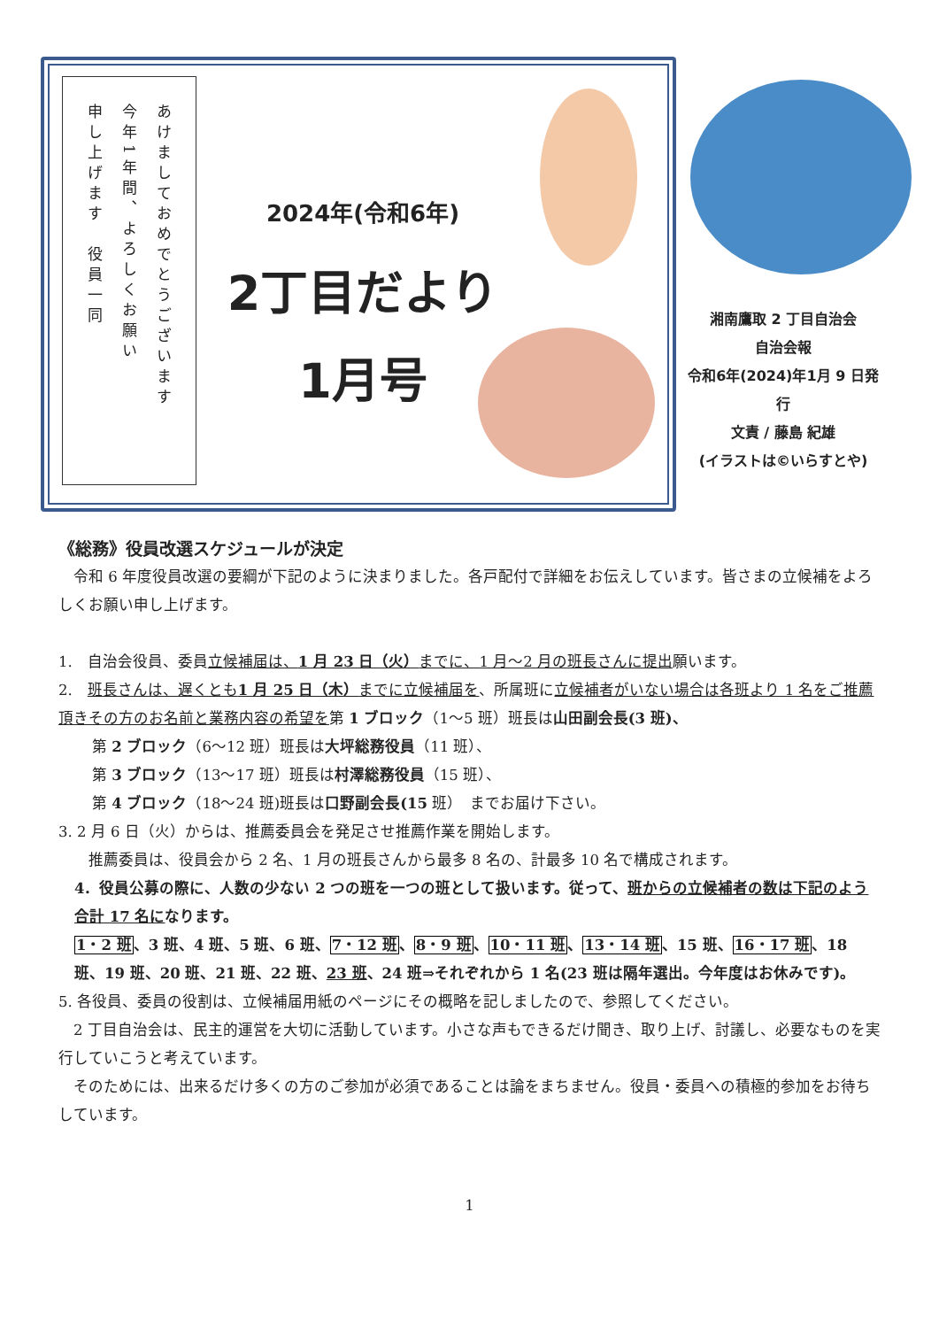あけましておめでとうございます
今年1年間、よろしくお願い
申し上げます　役員一同
2024年(令和6年)
2丁目だより
1月号
湘南鷹取 2 丁目自治会
自治会報
令和6年(2024)年1月 9 日発行
文責 / 藤島 紀雄
(イラストは©いらすとや)
《総務》役員改選スケジュールが決定
　令和 6 年度役員改選の要綱が下記のように決まりました。各戸配付で詳細をお伝えしています。皆さまの立候補をよろしくお願い申し上げます。
1.　自治会役員、委員立候補届は、1 月 23 日（火）までに、1 月～2 月の班長さんに提出願います。
2.　班長さんは、遅くとも1 月 25 日（木）までに立候補届を、所属班に立候補者がいない場合は各班より 1 名をご推薦頂きその方のお名前と業務内容の希望を第 1 ブロック（1～5 班）班長は山田副会長(3 班)、
第 2 ブロック（6～12 班）班長は大坪総務役員（11 班）、
第 3 ブロック（13～17 班）班長は村澤総務役員（15 班）、
第 4 ブロック（18～24 班)班長は口野副会長(15 班）　までお届け下さい。
3. 2 月 6 日（火）からは、推薦委員会を発足させ推薦作業を開始します。
　　推薦委員は、役員会から 2 名、1 月の班長さんから最多 8 名の、計最多 10 名で構成されます。
4．役員公募の際に、人数の少ない 2 つの班を一つの班として扱います。従って、班からの立候補者の数は下記のよう合計 17 名になります。
1・2 班、3 班、4 班、5 班、6 班、7・12 班、8・9 班、10・11 班、13・14 班、15 班、16・17 班、18 班、19 班、20 班、21 班、22 班、23 班、24 班⇒それぞれから 1 名(23 班は隔年選出。今年度はお休みです)。
5. 各役員、委員の役割は、立候補届用紙のページにその概略を記しましたので、参照してください。
　2 丁目自治会は、民主的運営を大切に活動しています。小さな声もできるだけ聞き、取り上げ、討議し、必要なものを実行していこうと考えています。
　そのためには、出来るだけ多くの方のご参加が必須であることは論をまちません。役員・委員への積極的参加をお待ちしています。
1